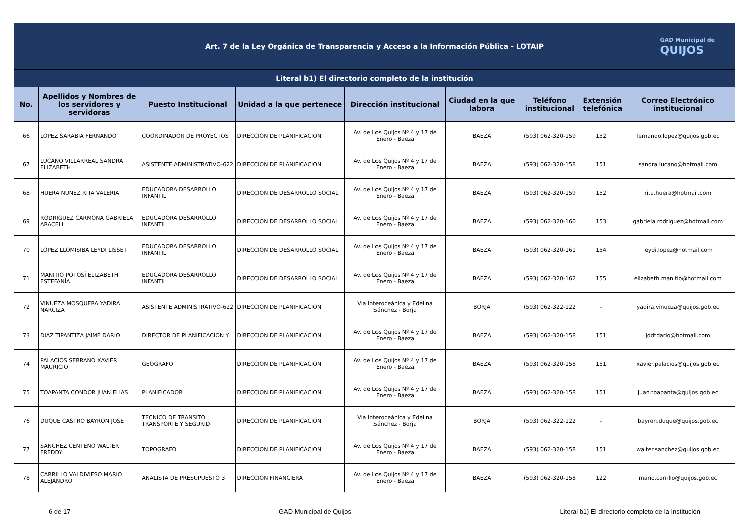| Art. 7 de la Ley Orgánica de Transparencia y Acceso a la Información Pública - LOTAIP GAD Municipal de QUIJOS | | | | | | | | |
| Literal b1) El directorio completo de la institución | | | | | | | | |
| No. | Apellidos y Nombres de los servidores y servidoras | Puesto Institucional | Unidad a la que pertenece | Dirección institucional | Ciudad en la que labora | Teléfono institucional | Extensión telefónica | Correo Electrónico institucional |
| 66 | LOPEZ SARABIA FERNANDO | COORDINADOR DE PROYECTOS | DIRECCION DE PLANIFICACION | Av. de Los Quijos Nº 4 y 17 de Enero - Baeza | BAEZA | (593) 062-320-159 | 152 | fernando.lopez@quijos.gob.ec |
| 67 | LUCANO VILLARREAL SANDRA ELIZABETH | ASISTENTE ADMINISTRATIVO-622 | DIRECCION DE PLANIFICACION | Av. de Los Quijos Nº 4 y 17 de Enero - Baeza | BAEZA | (593) 062-320-158 | 151 | sandra.lucano@hotmail.com |
| 68 | HUERA NUÑEZ RITA VALERIA | EDUCADORA DESARROLLO INFANTIL | DIRECCION DE DESARROLLO SOCIAL | Av. de Los Quijos Nº 4 y 17 de Enero - Baeza | BAEZA | (593) 062-320-159 | 152 | rita.huera@hotmail.com |
| 69 | RODRIGUEZ CARMONA GABRIELA ARACELI | EDUCADORA DESARROLLO INFANTIL | DIRECCION DE DESARROLLO SOCIAL | Av. de Los Quijos Nº 4 y 17 de Enero - Baeza | BAEZA | (593) 062-320-160 | 153 | gabriela.rodriguez@hotmail.com |
| 70 | LOPEZ LLOMISIBA LEYDI LISSET | EDUCADORA DESARROLLO INFANTIL | DIRECCION DE DESARROLLO SOCIAL | Av. de Los Quijos Nº 4 y 17 de Enero - Baeza | BAEZA | (593) 062-320-161 | 154 | leydi.lopez@hotmail.com |
| 71 | MANITIO POTOSÍ ELIZABETH ESTEFANÍA | EDUCADORA DESARROLLO INFANTIL | DIRECCION DE DESARROLLO SOCIAL | Av. de Los Quijos Nº 4 y 17 de Enero - Baeza | BAEZA | (593) 062-320-162 | 155 | elizabeth.manitio@hotmail.com |
| 72 | VINUEZA MOSQUERA YADIRA NARCIZA | ASISTENTE ADMINISTRATIVO-622 | DIRECCION DE PLANIFICACION | Vía Interoceánica y Edelina Sánchez - Borja | BORJA | (593) 062-322-122 | - | yadira.vinueza@quijos.gob.ec |
| 73 | DIAZ TIPANTIZA JAIME DARIO | DIRECTOR DE PLANIFICACION Y | DIRECCION DE PLANIFICACION | Av. de Los Quijos Nº 4 y 17 de Enero - Baeza | BAEZA | (593) 062-320-158 | 151 | jddtdario@hotmail.com |
| 74 | PALACIOS SERRANO XAVIER MAURICIO | GEOGRAFO | DIRECCION DE PLANIFICACION | Av. de Los Quijos Nº 4 y 17 de Enero - Baeza | BAEZA | (593) 062-320-158 | 151 | xavier.palacios@quijos.gob.ec |
| 75 | TOAPANTA CONDOR JUAN ELIAS | PLANIFICADOR | DIRECCION DE PLANIFICACION | Av. de Los Quijos Nº 4 y 17 de Enero - Baeza | BAEZA | (593) 062-320-158 | 151 | juan.toapanta@quijos.gob.ec |
| 76 | DUQUE CASTRO BAYRON JOSE | TECNICO DE TRANSITO TRANSPORTE Y SEGURID | DIRECCION DE PLANIFICACION | Vía Interoceánica y Edelina Sánchez - Borja | BORJA | (593) 062-322-122 | - | bayron.duque@quijos.gob.ec |
| 77 | SANCHEZ CENTENO WALTER FREDDY | TOPOGRAFO | DIRECCION DE PLANIFICACION | Av. de Los Quijos Nº 4 y 17 de Enero - Baeza | BAEZA | (593) 062-320-158 | 151 | walter.sanchez@quijos.gob.ec |
| 78 | CARRILLO VALDIVIESO MARIO ALEJANDRO | ANALISTA DE PRESUPUESTO 3 | DIRECCION FINANCIERA | Av. de Los Quijos Nº 4 y 17 de Enero - Baeza | BAEZA | (593) 062-320-158 | 122 | mario.carrillo@quijos.gob.ec |
6 de 17 GAD Municipal de Quijos Literal b1) El directorio completo de la Institución